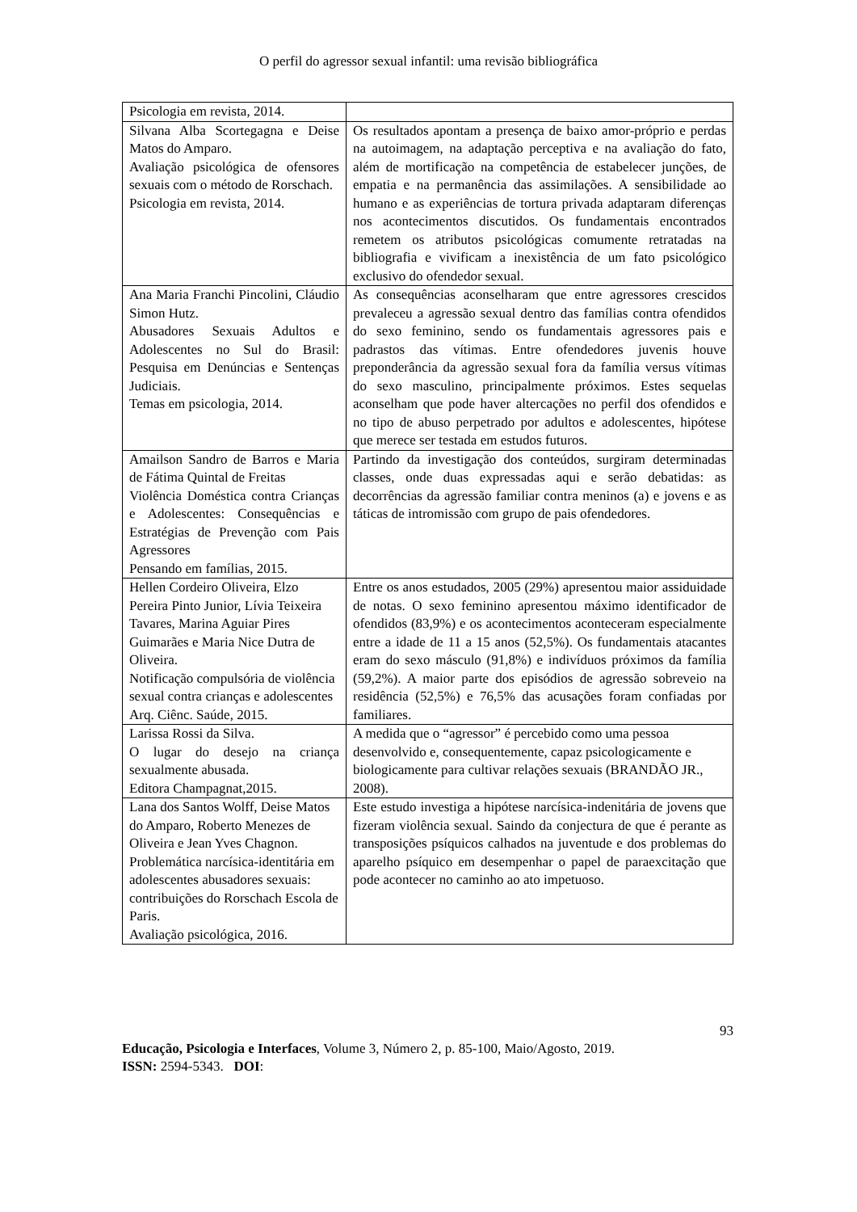O perfil do agressor sexual infantil: uma revisão bibliográfica
| Psicologia em revista, 2014. | |
| Silvana Alba Scortegagna e Deise Matos do Amparo. Avaliação psicológica de ofensores sexuais com o método de Rorschach. Psicologia em revista, 2014. | Os resultados apontam a presença de baixo amor-próprio e perdas na autoimagem, na adaptação perceptiva e na avaliação do fato, além de mortificação na competência de estabelecer junções, de empatia e na permanência das assimilações. A sensibilidade ao humano e as experiências de tortura privada adaptaram diferenças nos acontecimentos discutidos. Os fundamentais encontrados remetem os atributos psicológicas comumente retratadas na bibliografia e vivificam a inexistência de um fato psicológico exclusivo do ofendedor sexual. |
| Ana Maria Franchi Pincolini, Cláudio Simon Hutz. Abusadores Sexuais Adultos e Adolescentes no Sul do Brasil: Pesquisa em Denúncias e Sentenças Judiciais. Temas em psicologia, 2014. | As consequências aconselharam que entre agressores crescidos prevaleceu a agressão sexual dentro das famílias contra ofendidos do sexo feminino, sendo os fundamentais agressores pais e padrastos das vítimas. Entre ofendedores juvenis houve preponderância da agressão sexual fora da família versus vítimas do sexo masculino, principalmente próximos. Estes sequelas aconselham que pode haver altercações no perfil dos ofendidos e no tipo de abuso perpetrado por adultos e adolescentes, hipótese que merece ser testada em estudos futuros. |
| Amailson Sandro de Barros e Maria de Fátima Quintal de Freitas Violência Doméstica contra Crianças e Adolescentes: Consequências e Estratégias de Prevenção com Pais Agressores Pensando em famílias, 2015. | Partindo da investigação dos conteúdos, surgiram determinadas classes, onde duas expressadas aqui e serão debatidas: as decorrências da agressão familiar contra meninos (a) e jovens e as táticas de intromissão com grupo de pais ofendedores. |
| Hellen Cordeiro Oliveira, Elzo Pereira Pinto Junior, Lívia Teixeira Tavares, Marina Aguiar Pires Guimarães e Maria Nice Dutra de Oliveira. Notificação compulsória de violência sexual contra crianças e adolescentes Arq. Ciênc. Saúde, 2015. | Entre os anos estudados, 2005 (29%) apresentou maior assiduidade de notas. O sexo feminino apresentou máximo identificador de ofendidos (83,9%) e os acontecimentos aconteceram especialmente entre a idade de 11 a 15 anos (52,5%). Os fundamentais atacantes eram do sexo másculo (91,8%) e indivíduos próximos da família (59,2%). A maior parte dos episódios de agressão sobreveio na residência (52,5%) e 76,5% das acusações foram confiadas por familiares. |
| Larissa Rossi da Silva. O lugar do desejo na criança sexualmente abusada. Editora Champagnat,2015. | A medida que o “agressor” é percebido como uma pessoa desenvolvido e, consequentemente, capaz psicologicamente e biologicamente para cultivar relações sexuais (BRANDÃO JR., 2008). |
| Lana dos Santos Wolff, Deise Matos do Amparo, Roberto Menezes de Oliveira e Jean Yves Chagnon. Problemática narcísica-identitária em adolescentes abusadores sexuais: contribuições do Rorschach Escola de Paris. Avaliação psicológica, 2016. | Este estudo investiga a hipótese narcísica-indenitária de jovens que fizeram violência sexual. Saindo da conjectura de que é perante as transposições psíquicos calhados na juventude e dos problemas do aparelho psíquico em desempenhar o papel de paraexcitação que pode acontecer no caminho ao ato impetuoso. |
93
Educação, Psicologia e Interfaces, Volume 3, Número 2, p. 85-100, Maio/Agosto, 2019.
ISSN: 2594-5343. DOI: